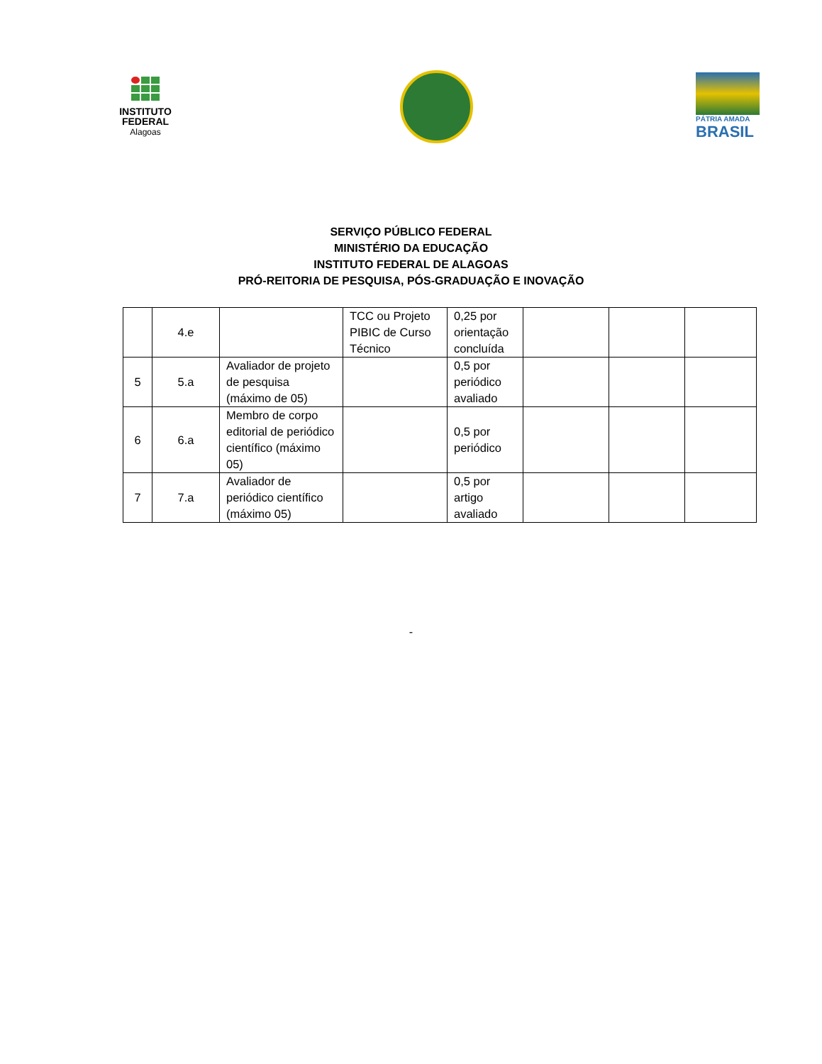INSTITUTO
FEDERAL
Alagoas
PÁTRIA AMADA
BRASIL
SERVIÇO PÚBLICO FEDERAL
MINISTÉRIO DA EDUCAÇÃO
INSTITUTO FEDERAL DE ALAGOAS
PRÓ-REITORIA DE PESQUISA, PÓS-GRADUAÇÃO E INOVAÇÃO
| | 4.e | | TCC ou Projeto PIBIC de Curso Técnico | 0,25 por orientação concluída | | | |
| 5 | 5.a | Avaliador de projeto de pesquisa (máximo de 05) | | 0,5 por periódico avaliado | | | |
| 6 | 6.a | Membro de corpo editorial de periódico científico (máximo 05) | | 0,5 por periódico | | | |
| 7 | 7.a | Avaliador de periódico científico (máximo 05) | | 0,5 por artigo avaliado | | | |
-